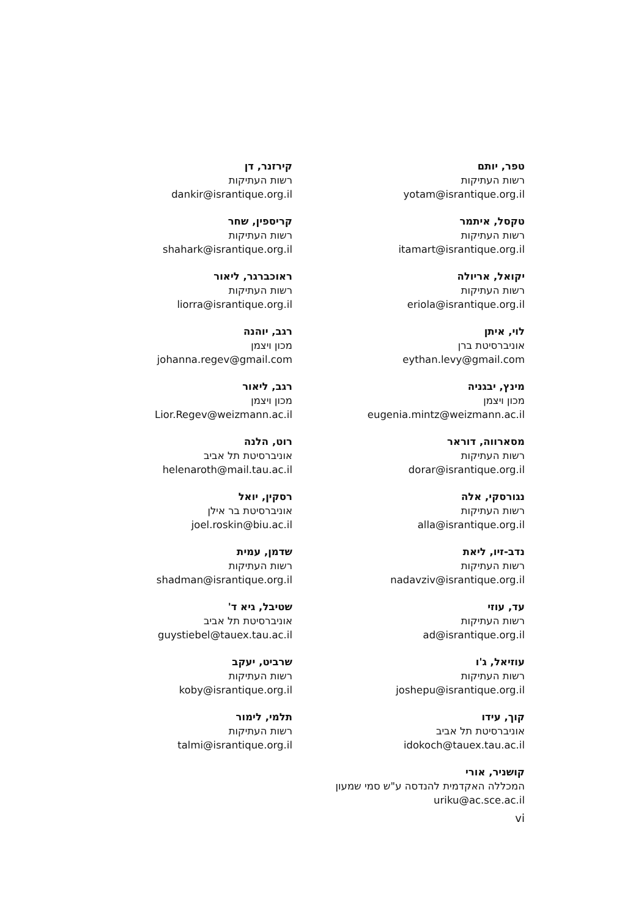טפר, יותם
רשות העתיקות
yotam@israntique.org.il
טקסל, איתמר
רשות העתיקות
itamart@israntique.org.il
יקואל, אריולה
רשות העתיקות
eriola@israntique.org.il
לוי, איתן
אוניברסיטת ברן
eythan.levy@gmail.com
מינץ, יבגניה
מכון ויצמן
eugenia.mintz@weizmann.ac.il
מסארווה, דוראר
רשות העתיקות
dorar@israntique.org.il
נגורסקי, אלה
רשות העתיקות
alla@israntique.org.il
נדב-זיו, ליאת
רשות העתיקות
nadavziv@israntique.org.il
עד, עוזי
רשות העתיקות
ad@israntique.org.il
עוזיאל, ג'ו
רשות העתיקות
joshepu@israntique.org.il
קוך, עידו
אוניברסיטת תל אביב
idokoch@tauex.tau.ac.il
קושניר, אורי
המכללה האקדמית להנדסה ע"ש סמי שמעון
uriku@ac.sce.ac.il
קירזנר, דן
רשות העתיקות
dankir@israntique.org.il
קריספין, שחר
רשות העתיקות
shahark@israntique.org.il
ראוכברגר, ליאור
רשות העתיקות
liorra@israntique.org.il
רגב, יוהנה
מכון ויצמן
johanna.regev@gmail.com
רגב, ליאור
מכון ויצמן
Lior.Regev@weizmann.ac.il
רוט, הלנה
אוניברסיטת תל אביב
helenaroth@mail.tau.ac.il
רסקין, יואל
אוניברסיטת בר אילן
joel.roskin@biu.ac.il
שדמן, עמית
רשות העתיקות
shadman@israntique.org.il
שטיבל, גיא ד'
אוניברסיטת תל אביב
guystiebel@tauex.tau.ac.il
שרביט, יעקב
רשות העתיקות
koby@israntique.org.il
תלמי, לימור
רשות העתיקות
talmi@israntique.org.il
vi